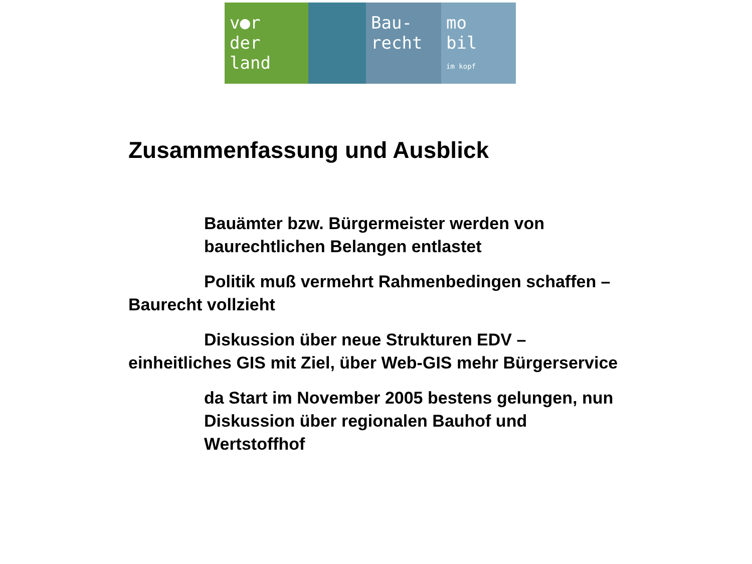v●r
der
land
Bau-
recht
mo
bil
im kopf
Zusammenfassung und Ausblick
Bauämter bzw. Bürgermeister werden von baurechtlichen Belangen entlastet
Politik muß vermehrt Rahmenbedingen schaffen – Baurecht vollzieht
Diskussion über neue Strukturen EDV – einheitliches GIS mit Ziel, über Web-GIS mehr Bürgerservice
da Start im November 2005 bestens gelungen, nun Diskussion über regionalen Bauhof und Wertstoffhof